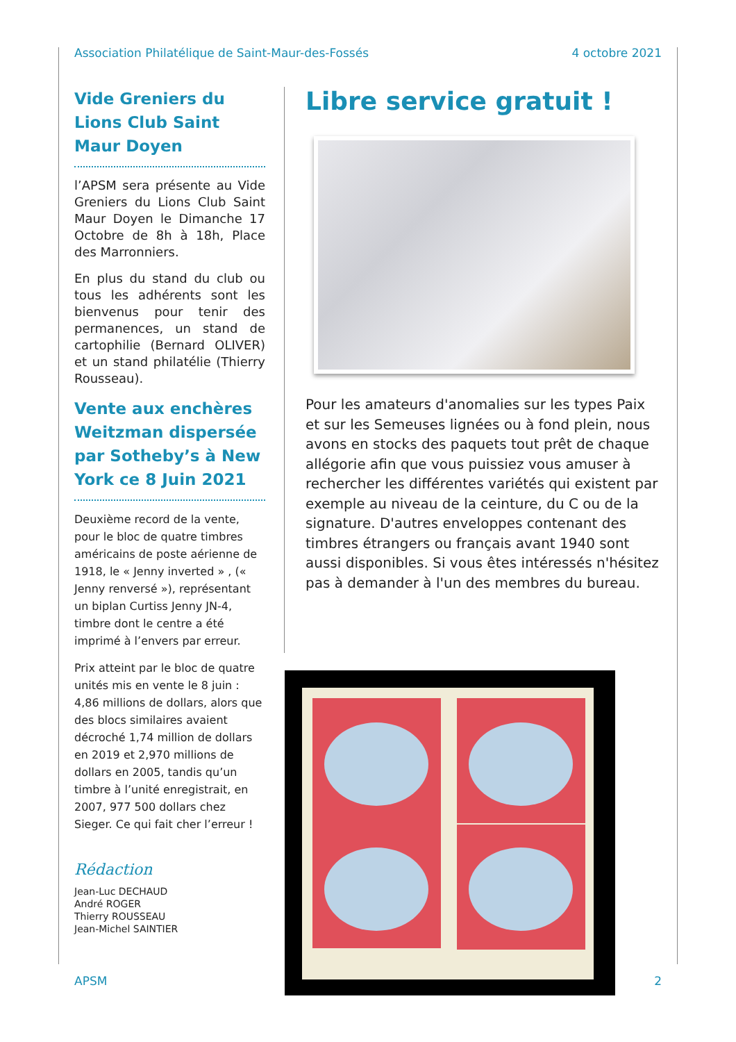Association Philatélique de Saint-Maur-des-Fossés 4 octobre 2021
Vide Greniers du Lions Club Saint Maur Doyen
l’APSM sera présente au Vide Greniers du Lions Club Saint Maur Doyen le Dimanche 17 Octobre de 8h à 18h, Place des Marronniers.
En plus du stand du club ou tous les adhérents sont les bienvenus pour tenir des permanences, un stand de cartophilie (Bernard OLIVER) et un stand philatélie (Thierry Rousseau).
Vente aux enchères Weitzman dispersée par Sotheby’s à New York ce 8 Juin 2021
Deuxième record de la vente, pour le bloc de quatre timbres américains de poste aérienne de 1918, le « Jenny inverted » , (« Jenny renversé »), représentant un biplan Curtiss Jenny JN-4, timbre dont le centre a été imprimé à l’envers par erreur.
Prix atteint par le bloc de quatre unités mis en vente le 8 juin : 4,86 millions de dollars, alors que des blocs similaires avaient décroché 1,74 million de dollars en 2019 et 2,970 millions de dollars en 2005, tandis qu’un timbre à l’unité enregistrait, en 2007, 977 500 dollars chez Sieger. Ce qui fait cher l’erreur !
Rédaction
Jean-Luc DECHAUD
André ROGER
Thierry ROUSSEAU
Jean-Michel SAINTIER
Libre service gratuit !
Pour les amateurs d'anomalies sur les types Paix et sur les Semeuses lignées ou à fond plein, nous avons en stocks des paquets tout prêt de chaque allégorie afin que vous puissiez vous amuser à rechercher les différentes variétés qui existent par exemple au niveau de la ceinture, du C ou de la signature. D'autres enveloppes contenant des timbres étrangers ou français avant 1940 sont aussi disponibles. Si vous êtes intéressés n'hésitez pas à demander à l'un des membres du bureau.
APSM 2